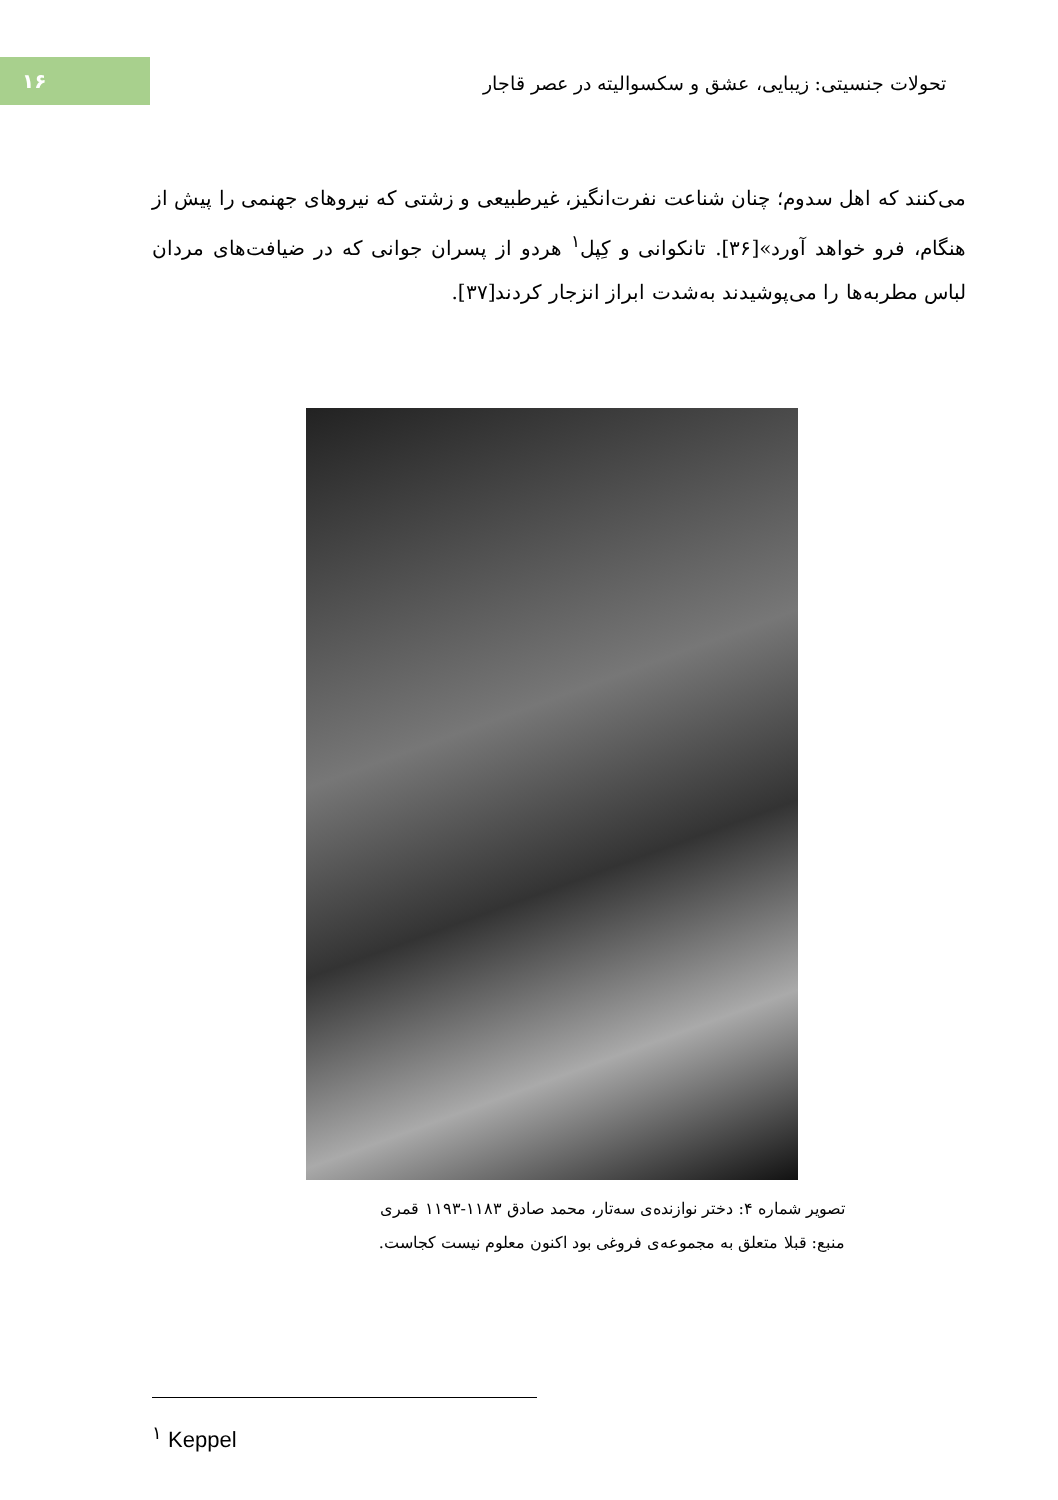۱۶
تحولات جنسیتی: زیبایی، عشق و سکسوالیته در عصر قاجار
می‌کنند که اهل سدوم؛ چنان شناعت نفرت‌انگیز، غیرطبیعی و زشتی که نیروهای جهنمی را پیش از هنگام، فرو خواهد آورد»[۳۶]. تانکوانی و کِپل<sup>۱</sup> هردو از پسران جوانی که در ضیافت‌های مردان لباس مطربه‌ها را می‌پوشیدند به‌شدت ابراز انزجار کردند[۳۷].
تصویر شماره ۴: دختر نوازنده‌ی سه‌تار، محمد صادق ۱۱۸۳-۱۱۹۳ قمری
منبع: قبلا متعلق به مجموعه‌ی فروغی بود اکنون معلوم نیست کجاست.
<sup>۱</sup> Keppel